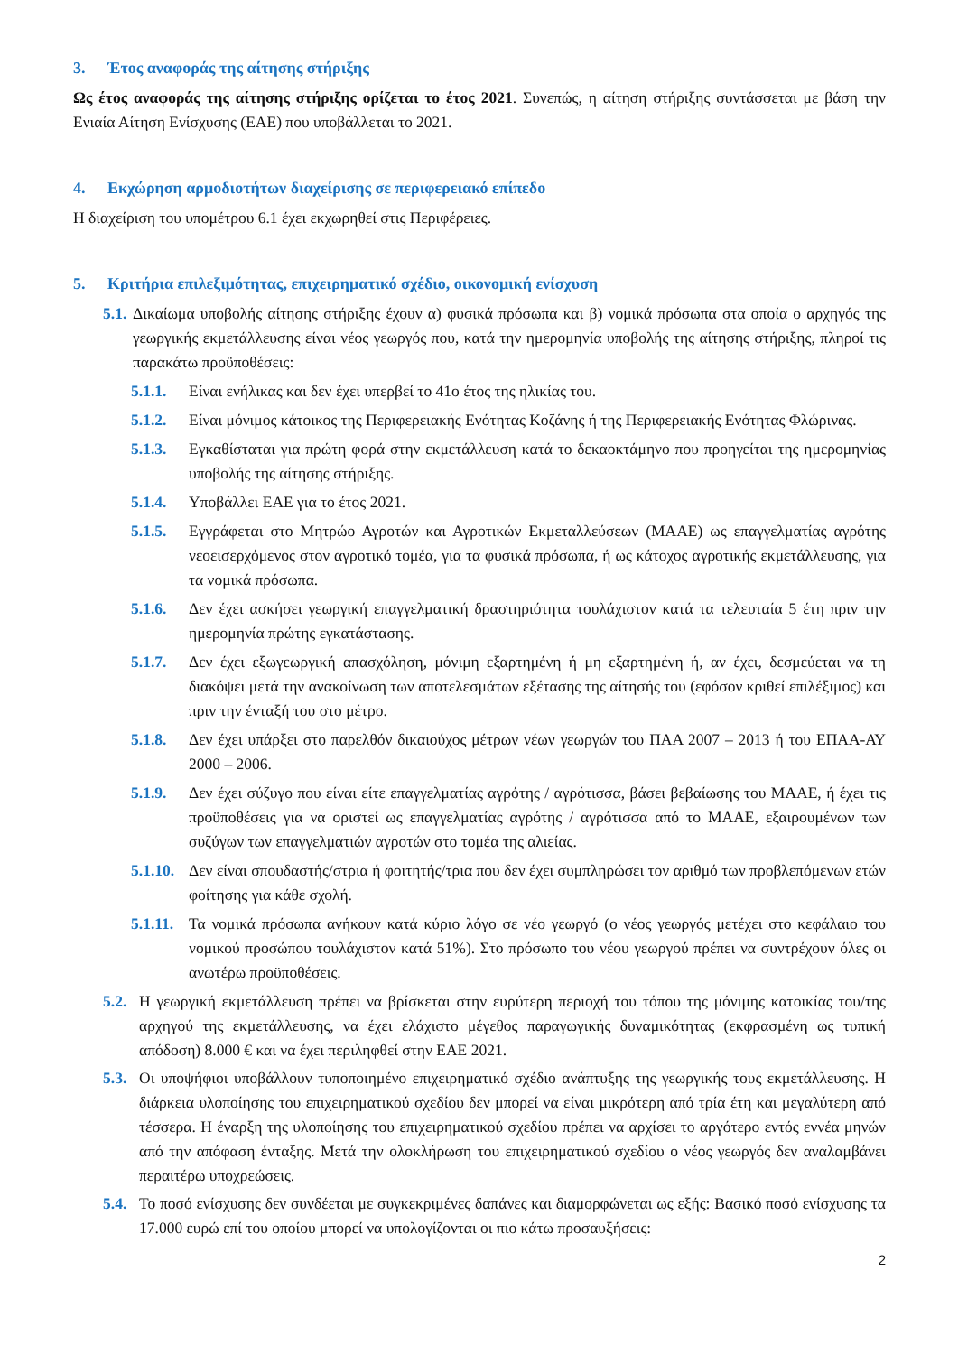3. Έτος αναφοράς της αίτησης στήριξης
Ως έτος αναφοράς της αίτησης στήριξης ορίζεται το έτος 2021. Συνεπώς, η αίτηση στήριξης συντάσσεται με βάση την Ενιαία Αίτηση Ενίσχυσης (ΕΑΕ) που υποβάλλεται το 2021.
4. Εκχώρηση αρμοδιοτήτων διαχείρισης σε περιφερειακό επίπεδο
Η διαχείριση του υπομέτρου 6.1 έχει εκχωρηθεί στις Περιφέρειες.
5. Κριτήρια επιλεξιμότητας, επιχειρηματικό σχέδιο, οικονομική ενίσχυση
5.1. Δικαίωμα υποβολής αίτησης στήριξης έχουν α) φυσικά πρόσωπα και β) νομικά πρόσωπα στα οποία ο αρχηγός της γεωργικής εκμετάλλευσης είναι νέος γεωργός που, κατά την ημερομηνία υποβολής της αίτησης στήριξης, πληροί τις παρακάτω προϋποθέσεις:
5.1.1. Είναι ενήλικας και δεν έχει υπερβεί το 41ο έτος της ηλικίας του.
5.1.2. Είναι μόνιμος κάτοικος της Περιφερειακής Ενότητας Κοζάνης ή της Περιφερειακής Ενότητας Φλώρινας.
5.1.3. Εγκαθίσταται για πρώτη φορά στην εκμετάλλευση κατά το δεκαοκτάμηνο που προηγείται της ημερομηνίας υποβολής της αίτησης στήριξης.
5.1.4. Υποβάλλει ΕΑΕ για το έτος 2021.
5.1.5. Εγγράφεται στο Μητρώο Αγροτών και Αγροτικών Εκμεταλλεύσεων (ΜΑΑΕ) ως επαγγελματίας αγρότης νεοεισερχόμενος στον αγροτικό τομέα, για τα φυσικά πρόσωπα, ή ως κάτοχος αγροτικής εκμετάλλευσης, για τα νομικά πρόσωπα.
5.1.6. Δεν έχει ασκήσει γεωργική επαγγελματική δραστηριότητα τουλάχιστον κατά τα τελευταία 5 έτη πριν την ημερομηνία πρώτης εγκατάστασης.
5.1.7. Δεν έχει εξωγεωργική απασχόληση, μόνιμη εξαρτημένη ή μη εξαρτημένη ή, αν έχει, δεσμεύεται να τη διακόψει μετά την ανακοίνωση των αποτελεσμάτων εξέτασης της αίτησής του (εφόσον κριθεί επιλέξιμος) και πριν την ένταξή του στο μέτρο.
5.1.8. Δεν έχει υπάρξει στο παρελθόν δικαιούχος μέτρων νέων γεωργών του ΠΑΑ 2007 – 2013 ή του ΕΠΑΑ-ΑΥ 2000 – 2006.
5.1.9. Δεν έχει σύζυγο που είναι είτε επαγγελματίας αγρότης / αγρότισσα, βάσει βεβαίωσης του ΜΑΑΕ, ή έχει τις προϋποθέσεις για να οριστεί ως επαγγελματίας αγρότης / αγρότισσα από το ΜΑΑΕ, εξαιρουμένων των συζύγων των επαγγελματιών αγροτών στο τομέα της αλιείας.
5.1.10. Δεν είναι σπουδαστής/στρια ή φοιτητής/τρια που δεν έχει συμπληρώσει τον αριθμό των προβλεπόμενων ετών φοίτησης για κάθε σχολή.
5.1.11. Τα νομικά πρόσωπα ανήκουν κατά κύριο λόγο σε νέο γεωργό (ο νέος γεωργός μετέχει στο κεφάλαιο του νομικού προσώπου τουλάχιστον κατά 51%). Στο πρόσωπο του νέου γεωργού πρέπει να συντρέχουν όλες οι ανωτέρω προϋποθέσεις.
5.2. Η γεωργική εκμετάλλευση πρέπει να βρίσκεται στην ευρύτερη περιοχή του τόπου της μόνιμης κατοικίας του/της αρχηγού της εκμετάλλευσης, να έχει ελάχιστο μέγεθος παραγωγικής δυναμικότητας (εκφρασμένη ως τυπική απόδοση) 8.000 € και να έχει περιληφθεί στην ΕΑΕ 2021.
5.3. Οι υποψήφιοι υποβάλλουν τυποποιημένο επιχειρηματικό σχέδιο ανάπτυξης της γεωργικής τους εκμετάλλευσης. Η διάρκεια υλοποίησης του επιχειρηματικού σχεδίου δεν μπορεί να είναι μικρότερη από τρία έτη και μεγαλύτερη από τέσσερα. Η έναρξη της υλοποίησης του επιχειρηματικού σχεδίου πρέπει να αρχίσει το αργότερο εντός εννέα μηνών από την απόφαση ένταξης. Μετά την ολοκλήρωση του επιχειρηματικού σχεδίου ο νέος γεωργός δεν αναλαμβάνει περαιτέρω υποχρεώσεις.
5.4. Το ποσό ενίσχυσης δεν συνδέεται με συγκεκριμένες δαπάνες και διαμορφώνεται ως εξής: Βασικό ποσό ενίσχυσης τα 17.000 ευρώ επί του οποίου μπορεί να υπολογίζονται οι πιο κάτω προσαυξήσεις:
2